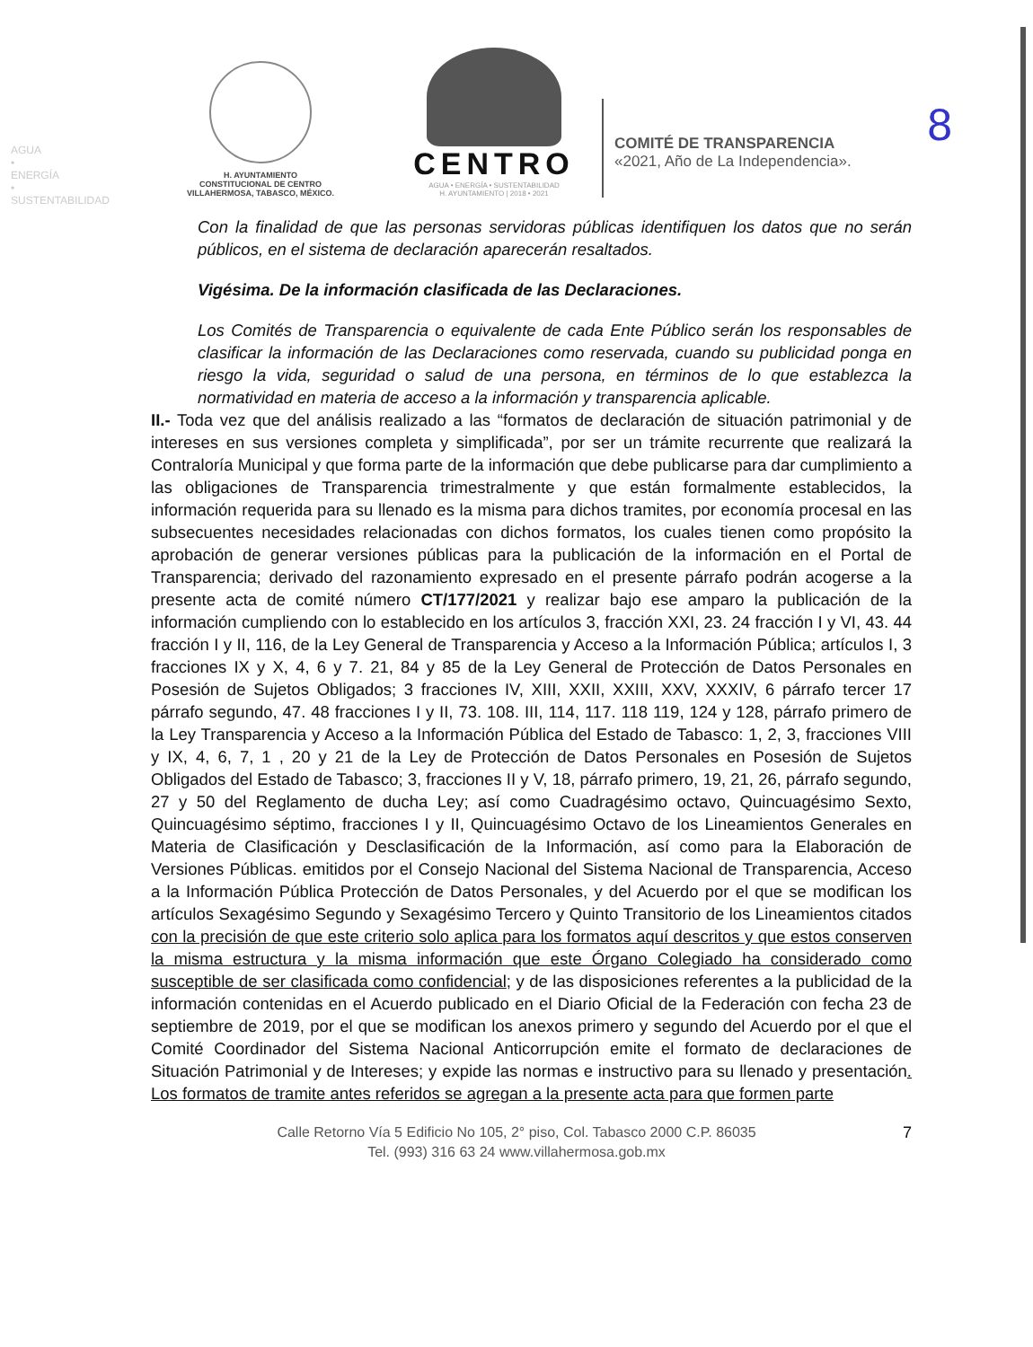AGUA • ENERGÍA • SUSTENTABILIDAD
8
H. AYUNTAMIENTO
CONSTITUCIONAL DE CENTRO
VILLAHERMOSA, TABASCO, MÉXICO.
CENTRO
AGUA • ENERGÍA • SUSTENTABILIDAD
H. AYUNTAMIENTO | 2018 • 2021
COMITÉ DE TRANSPARENCIA
«2021, Año de La Independencia».
Con la finalidad de que las personas servidoras públicas identifiquen los datos que no serán públicos, en el sistema de declaración aparecerán resaltados.
Vigésima. De la información clasificada de las Declaraciones.
Los Comités de Transparencia o equivalente de cada Ente Público serán los responsables de clasificar la información de las Declaraciones como reservada, cuando su publicidad ponga en riesgo la vida, seguridad o salud de una persona, en términos de lo que establezca la normatividad en materia de acceso a la información y transparencia aplicable.
II.- Toda vez que del análisis realizado a las “formatos de declaración de situación patrimonial y de intereses en sus versiones completa y simplificada”, por ser un trámite recurrente que realizará la Contraloría Municipal y que forma parte de la información que debe publicarse para dar cumplimiento a las obligaciones de Transparencia trimestralmente y que están formalmente establecidos, la información requerida para su llenado es la misma para dichos tramites, por economía procesal en las subsecuentes necesidades relacionadas con dichos formatos, los cuales tienen como propósito la aprobación de generar versiones públicas para la publicación de la información en el Portal de Transparencia; derivado del razonamiento expresado en el presente párrafo podrán acogerse a la presente acta de comité número CT/177/2021 y realizar bajo ese amparo la publicación de la información cumpliendo con lo establecido en los artículos 3, fracción XXI, 23. 24 fracción I y VI, 43. 44 fracción I y II, 116, de la Ley General de Transparencia y Acceso a la Información Pública; artículos I, 3 fracciones IX y X, 4, 6 y 7. 21, 84 y 85 de la Ley General de Protección de Datos Personales en Posesión de Sujetos Obligados; 3 fracciones IV, XIII, XXII, XXIII, XXV, XXXIV, 6 párrafo tercer 17 párrafo segundo, 47. 48 fracciones I y II, 73. 108. III, 114, 117. 118 119, 124 y 128, párrafo primero de la Ley Transparencia y Acceso a la Información Pública del Estado de Tabasco: 1, 2, 3, fracciones VIII y IX, 4, 6, 7, 1 , 20 y 21 de la Ley de Protección de Datos Personales en Posesión de Sujetos Obligados del Estado de Tabasco; 3, fracciones II y V, 18, párrafo primero, 19, 21, 26, párrafo segundo, 27 y 50 del Reglamento de ducha Ley; así como Cuadragésimo octavo, Quincuagésimo Sexto, Quincuagésimo séptimo, fracciones I y II, Quincuagésimo Octavo de los Lineamientos Generales en Materia de Clasificación y Desclasificación de la Información, así como para la Elaboración de Versiones Públicas. emitidos por el Consejo Nacional del Sistema Nacional de Transparencia, Acceso a la Información Pública Protección de Datos Personales, y del Acuerdo por el que se modifican los artículos Sexagésimo Segundo y Sexagésimo Tercero y Quinto Transitorio de los Lineamientos citados con la precisión de que este criterio solo aplica para los formatos aquí descritos y que estos conserven la misma estructura y la misma información que este Órgano Colegiado ha considerado como susceptible de ser clasificada como confidencial; y de las disposiciones referentes a la publicidad de la información contenidas en el Acuerdo publicado en el Diario Oficial de la Federación con fecha 23 de septiembre de 2019, por el que se modifican los anexos primero y segundo del Acuerdo por el que el Comité Coordinador del Sistema Nacional Anticorrupción emite el formato de declaraciones de Situación Patrimonial y de Intereses; y expide las normas e instructivo para su llenado y presentación. Los formatos de tramite antes referidos se agregan a la presente acta para que formen parte
Calle Retorno Vía 5 Edificio No 105, 2° piso, Col. Tabasco 2000 C.P. 86035
Tel. (993) 316 63 24 www.villahermosa.gob.mx
7